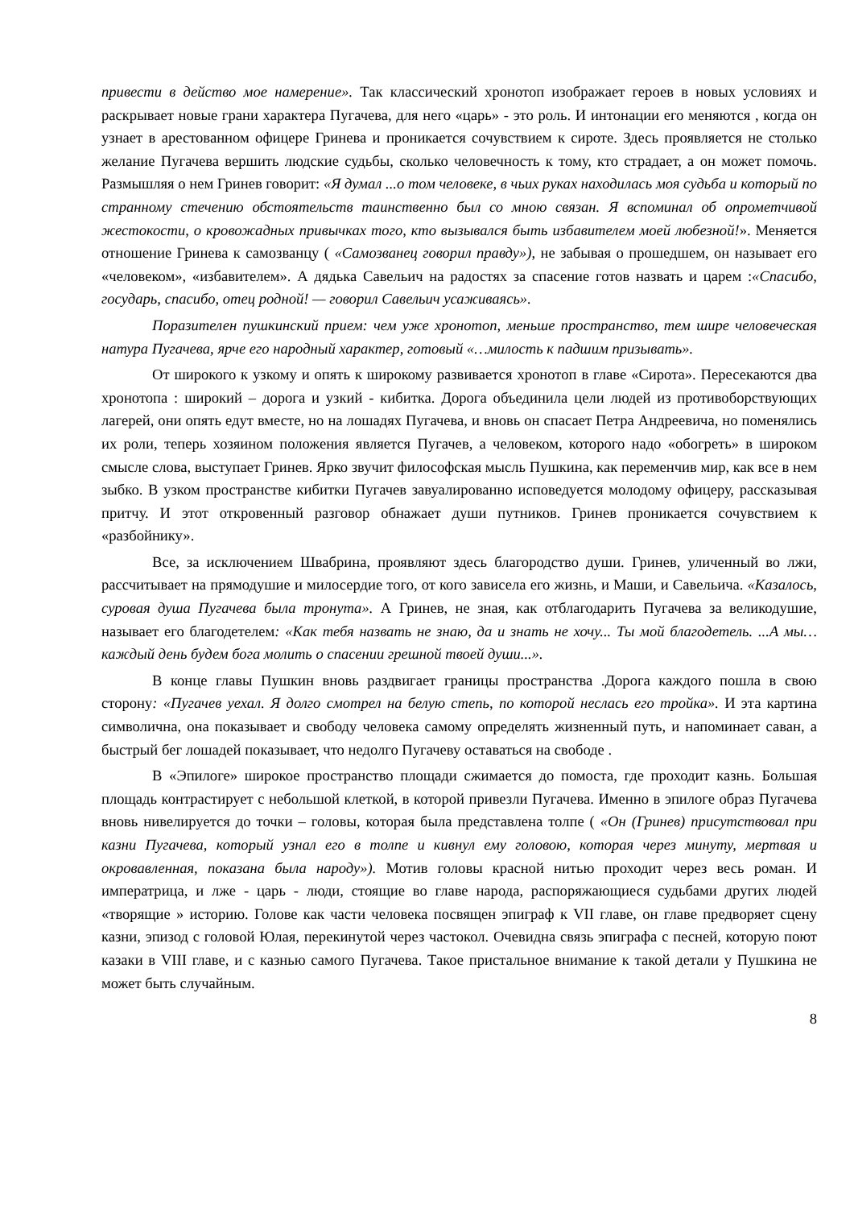привести в действо мое намерение». Так классический хронотоп изображает героев в новых условиях и раскрывает новые грани характера Пугачева, для него «царь» - это роль. И интонации его меняются , когда он узнает в арестованном офицере Гринева и проникается сочувствием к сироте. Здесь проявляется не столько желание Пугачева вершить людские судьбы, сколько человечность к тому, кто страдает, а он может помочь. Размышляя о нем Гринев говорит: «Я думал ...о том человеке, в чьих руках находилась моя судьба и который по странному стечению обстоятельств таинственно был со мною связан. Я вспоминал об опрометчивой жестокости, о кровожадных привычках того, кто вызывался быть избавителем моей любезной!». Меняется отношение Гринева к самозванцу ( «Самозванец говорил правду»), не забывая о прошедшем, он называет его «человеком», «избавителем». А дядька Савельич на радостях за спасение готов назвать и царем :«Спасибо, государь, спасибо, отец родной! — говорил Савельич усаживаясь».
Поразителен пушкинский прием: чем уже хронотоп, меньше пространство, тем шире человеческая натура Пугачева, ярче его народный характер, готовый «…милость к падшим призывать».
От широкого к узкому и опять к широкому развивается хронотоп в главе «Сирота». Пересекаются два хронотопа : широкий – дорога и узкий - кибитка. Дорога объединила цели людей из противоборствующих лагерей, они опять едут вместе, но на лошадях Пугачева, и вновь он спасает Петра Андреевича, но поменялись их роли, теперь хозяином положения является Пугачев, а человеком, которого надо «обогреть» в широком смысле слова, выступает Гринев. Ярко звучит философская мысль Пушкина, как переменчив мир, как все в нем зыбко. В узком пространстве кибитки Пугачев завуалированно исповедуется молодому офицеру, рассказывая притчу. И этот откровенный разговор обнажает души путников. Гринев проникается сочувствием к «разбойнику».
Все, за исключением Швабрина, проявляют здесь благородство души. Гринев, уличенный во лжи, рассчитывает на прямодушие и милосердие того, от кого зависела его жизнь, и Маши, и Савельича. «Казалось, суровая душа Пугачева была тронута». А Гринев, не зная, как отблагодарить Пугачева за великодушие, называет его благодетелем: «Как тебя назвать не знаю, да и знать не хочу... Ты мой благодетель. ...А мы… каждый день будем бога молить о спасении грешной твоей души...».
В конце главы Пушкин вновь раздвигает границы пространства .Дорога каждого пошла в свою сторону: «Пугачев уехал. Я долго смотрел на белую степь, по которой неслась его тройка». И эта картина символична, она показывает и свободу человека самому определять жизненный путь, и напоминает саван, а быстрый бег лошадей показывает, что недолго Пугачеву оставаться на свободе .
В «Эпилоге» широкое пространство площади сжимается до помоста, где проходит казнь. Большая площадь контрастирует с небольшой клеткой, в которой привезли Пугачева. Именно в эпилоге образ Пугачева вновь нивелируется до точки – головы, которая была представлена толпе ( «Он (Гринев) присутствовал при казни Пугачева, который узнал его в толпе и кивнул ему головою, которая через минуту, мертвая и окровавленная, показана была народу»). Мотив головы красной нитью проходит через весь роман. И императрица, и лже - царь - люди, стоящие во главе народа, распоряжающиеся судьбами других людей «творящие » историю. Голове как части человека посвящен эпиграф к VII главе, он главе предворяет сцену казни, эпизод с головой Юлая, перекинутой через частокол. Очевидна связь эпиграфа с песней, которую поют казаки в VIII главе, и с казнью самого Пугачева. Такое пристальное внимание к такой детали у Пушкина не может быть случайным.
8